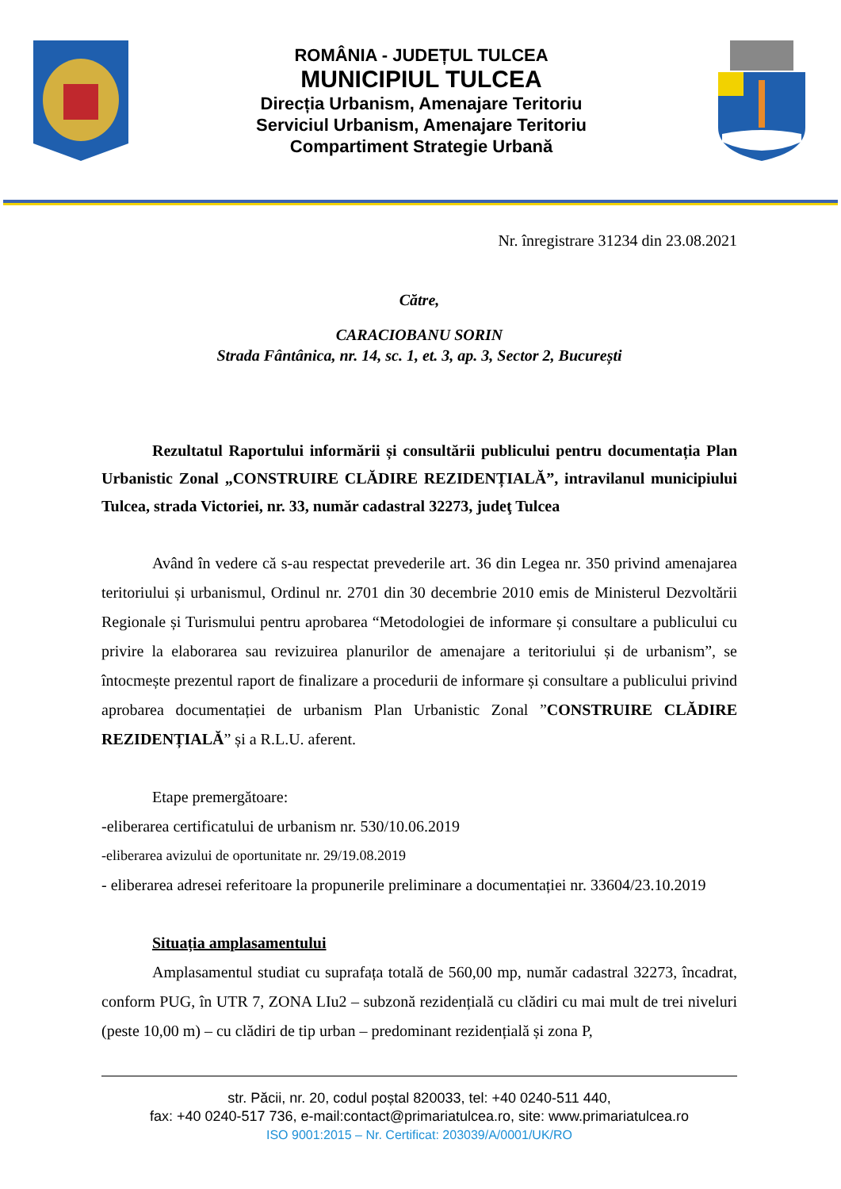ROMÂNIA - JUDEȚUL TULCEA
MUNICIPIUL TULCEA
Direcția Urbanism, Amenajare Teritoriu
Serviciul Urbanism, Amenajare Teritoriu
Compartiment Strategie Urbană
Nr. înregistrare 31234 din 23.08.2021
Către,
CARACIOBANU SORIN
Strada Fântânica, nr. 14, sc. 1, et. 3, ap. 3, Sector 2, București
Rezultatul Raportului informării și consultării publicului pentru documentația Plan Urbanistic Zonal „CONSTRUIRE CLĂDIRE REZIDENȚIALĂ”, intravilanul municipiului Tulcea, strada Victoriei, nr. 33, număr cadastral 32273, judeţ Tulcea
Având în vedere că s-au respectat prevederile art. 36 din Legea nr. 350 privind amenajarea teritoriului și urbanismul, Ordinul nr. 2701 din 30 decembrie 2010 emis de Ministerul Dezvoltării Regionale și Turismului pentru aprobarea “Metodologiei de informare și consultare a publicului cu privire la elaborarea sau revizuirea planurilor de amenajare a teritoriului și de urbanism”, se întocmește prezentul raport de finalizare a procedurii de informare și consultare a publicului privind aprobarea documentației de urbanism Plan Urbanistic Zonal ”CONSTRUIRE CLĂDIRE REZIDENȚIALĂ” și a R.L.U. aferent.
Etape premergătoare:
-eliberarea certificatului de urbanism nr. 530/10.06.2019
-eliberarea avizului de oportunitate nr. 29/19.08.2019
- eliberarea adresei referitoare la propunerile preliminare a documentației nr. 33604/23.10.2019
Situația amplasamentului
Amplasamentul studiat cu suprafața totală de 560,00 mp, număr cadastral 32273, încadrat, conform PUG, în UTR 7, ZONA LIu2 – subzonă rezidențială cu clădiri cu mai mult de trei niveluri (peste 10,00 m) – cu clădiri de tip urban – predominant rezidențială și zona P,
str. Păcii, nr. 20, codul poștal 820033, tel: +40 0240-511 440,
fax: +40 0240-517 736, e-mail:contact@primariatulcea.ro, site: www.primariatulcea.ro
ISO 9001:2015 – Nr. Certificat: 203039/A/0001/UK/RO